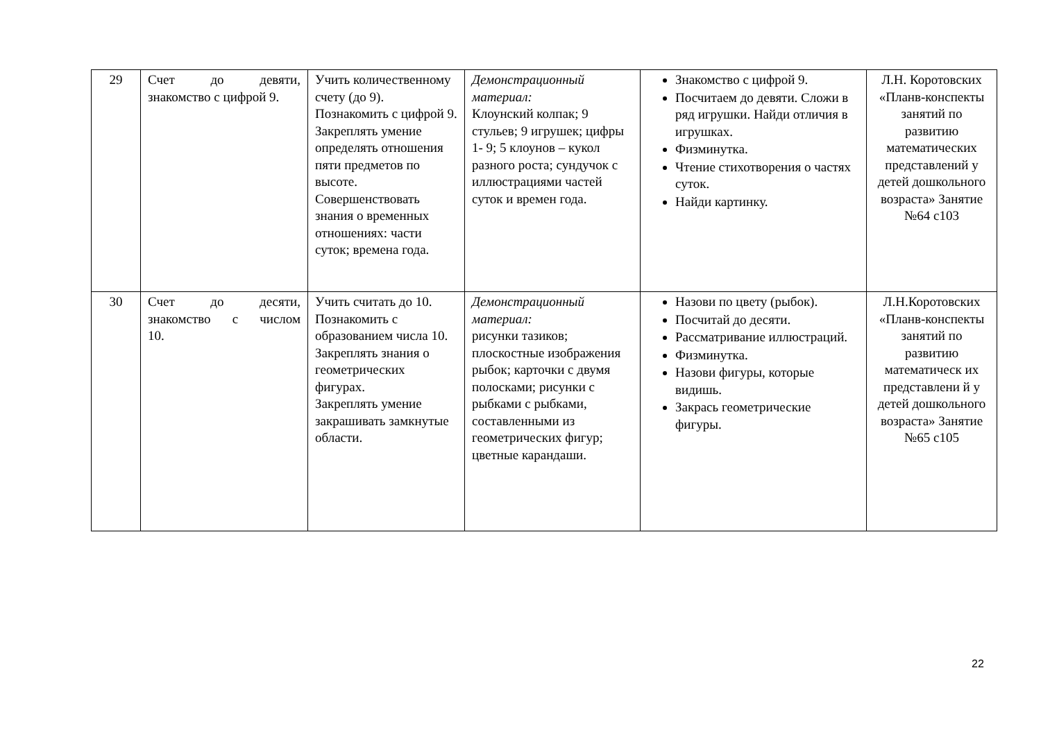| 29 | Счет до девяти, знакомство с цифрой 9. | Учить количественному счету (до 9). Познакомить с цифрой 9. Закреплять умение определять отношения пяти предметов по высоте. Совершенствовать знания о временных отношениях: части суток; времена года. | Демонстрационный материал: Клоунский колпак; 9 стульев; 9 игрушек; цифры 1- 9; 5 клоунов – кукол разного роста; сундучок с иллюстрациями частей суток и времен года. | Знакомство с цифрой 9. Посчитаем до девяти. Сложи в ряд игрушки. Найди отличия в игрушках. Физминутка. Чтение стихотворения о частях суток. Найди картинку. | Л.Н. Коротовских «Планв-конспекты занятий по развитию математических представлений у детей дошкольного возраста» Занятие №64 с103 |
| 30 | Счет до десяти, знакомство с числом 10. | Учить считать до 10. Познакомить с образованием числа 10. Закреплять знания о геометрических фигурах. Закреплять умение закрашивать замкнутые области. | Демонстрационный материал: рисунки тазиков; плоскостные изображения рыбок; карточки с двумя полосками; рисунки с рыбками с рыбками, составленными из геометрических фигур; цветные карандаши. | Назови по цвету (рыбок). Посчитай до десяти. Рассматривание иллюстраций. Физминутка. Назови фигуры, которые видишь. Закрась геометрические фигуры. | Л.Н.Коротовских «Планв-конспекты занятий по развитию математическ их представлени й у детей дошкольного возраста» Занятие №65 с105 |
22